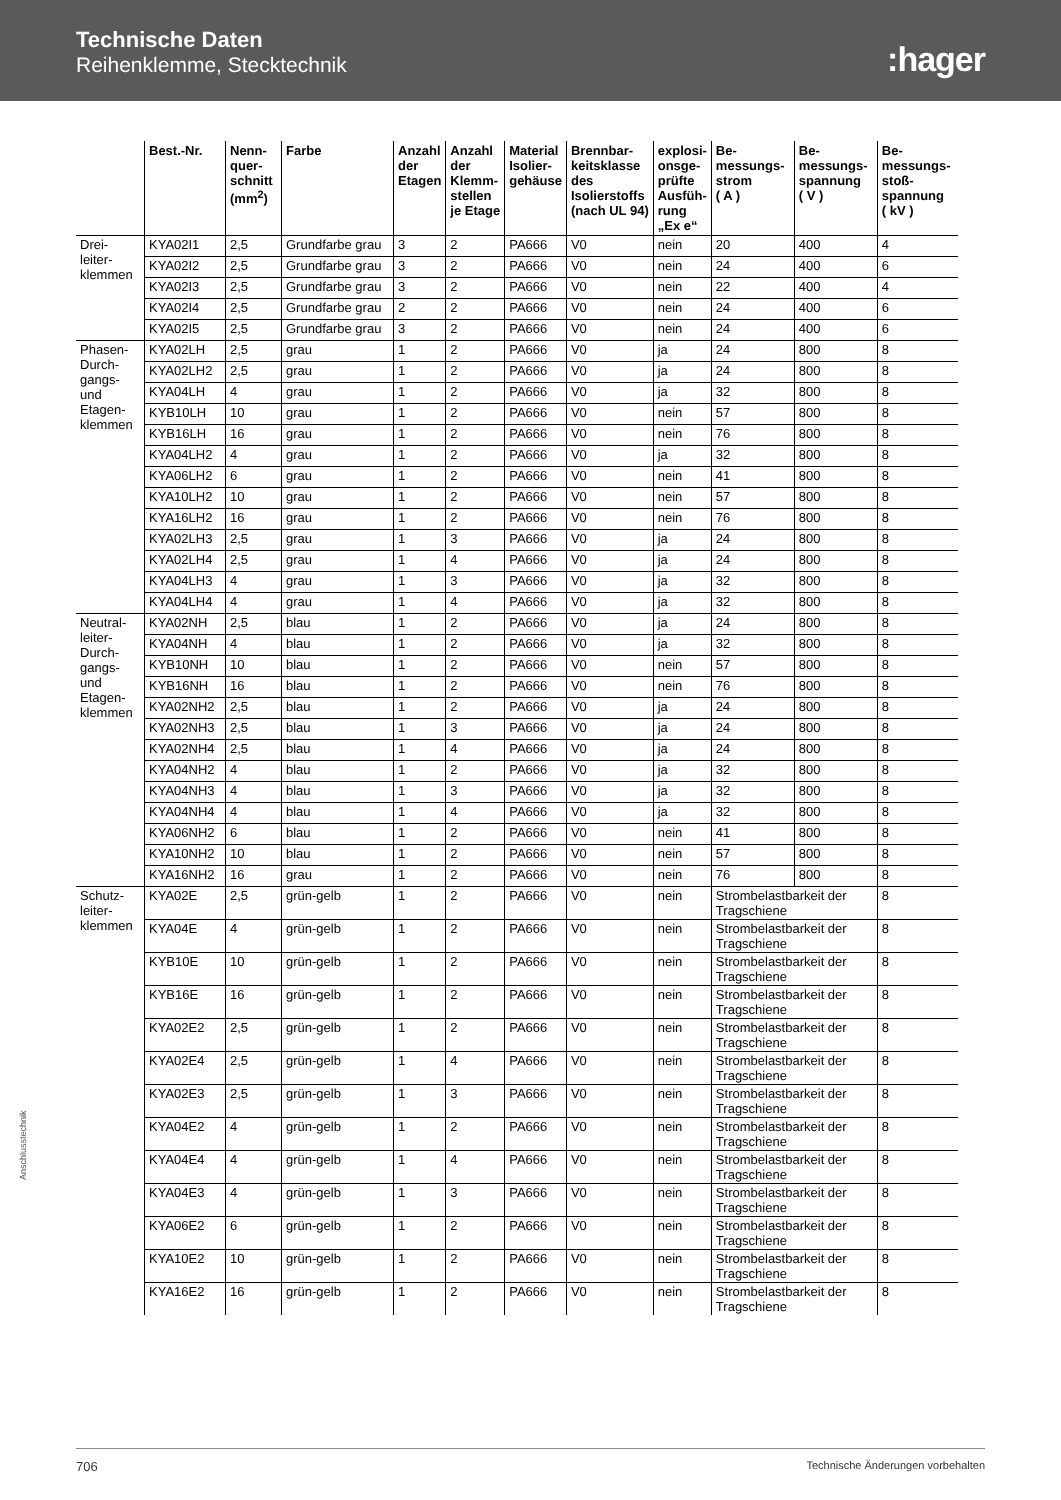Technische Daten
Reihenklemme, Stecktechnik
:hager
| | Best.-Nr. | Nenn- quer- schnitt (mm<sup>2</sup>) | Farbe | Anzahl der Etagen | Anzahl der Klemm- stellen je Etage | Material Isolier- gehäuse | Brennbar- keitsklasse des Isolierstoffs (nach UL 94) | explosi- onsge- prüfte Ausfüh- rung „Ex e“ | Be- messungs- strom ( A ) | Be- messungs- spannung ( V ) | Be- messungs- stoß- spannung ( kV ) |
| --- | --- | --- | --- | --- | --- | --- | --- | --- | --- | --- | --- |
| Drei- leiter- klemmen | KYA02I1 | 2,5 | Grundfarbe grau | 3 | 2 | PA666 | V0 | nein | 20 | 400 | 4 |
| | KYA02I2 | 2,5 | Grundfarbe grau | 3 | 2 | PA666 | V0 | nein | 24 | 400 | 6 |
| | KYA02I3 | 2,5 | Grundfarbe grau | 3 | 2 | PA666 | V0 | nein | 22 | 400 | 4 |
| | KYA02I4 | 2,5 | Grundfarbe grau | 2 | 2 | PA666 | V0 | nein | 24 | 400 | 6 |
| | KYA02I5 | 2,5 | Grundfarbe grau | 3 | 2 | PA666 | V0 | nein | 24 | 400 | 6 |
| Phasen- Durch- gangs- und Etagen- klemmen | KYA02LH | 2,5 | grau | 1 | 2 | PA666 | V0 | ja | 24 | 800 | 8 |
| | KYA02LH2 | 2,5 | grau | 1 | 2 | PA666 | V0 | ja | 24 | 800 | 8 |
| | KYA04LH | 4 | grau | 1 | 2 | PA666 | V0 | ja | 32 | 800 | 8 |
| | KYB10LH | 10 | grau | 1 | 2 | PA666 | V0 | nein | 57 | 800 | 8 |
| | KYB16LH | 16 | grau | 1 | 2 | PA666 | V0 | nein | 76 | 800 | 8 |
| | KYA04LH2 | 4 | grau | 1 | 2 | PA666 | V0 | ja | 32 | 800 | 8 |
| | KYA06LH2 | 6 | grau | 1 | 2 | PA666 | V0 | nein | 41 | 800 | 8 |
| | KYA10LH2 | 10 | grau | 1 | 2 | PA666 | V0 | nein | 57 | 800 | 8 |
| | KYA16LH2 | 16 | grau | 1 | 2 | PA666 | V0 | nein | 76 | 800 | 8 |
| | KYA02LH3 | 2,5 | grau | 1 | 3 | PA666 | V0 | ja | 24 | 800 | 8 |
| | KYA02LH4 | 2,5 | grau | 1 | 4 | PA666 | V0 | ja | 24 | 800 | 8 |
| | KYA04LH3 | 4 | grau | 1 | 3 | PA666 | V0 | ja | 32 | 800 | 8 |
| | KYA04LH4 | 4 | grau | 1 | 4 | PA666 | V0 | ja | 32 | 800 | 8 |
| Neutral- leiter- Durch- gangs- und Etagen- klemmen | KYA02NH | 2,5 | blau | 1 | 2 | PA666 | V0 | ja | 24 | 800 | 8 |
| | KYA04NH | 4 | blau | 1 | 2 | PA666 | V0 | ja | 32 | 800 | 8 |
| | KYB10NH | 10 | blau | 1 | 2 | PA666 | V0 | nein | 57 | 800 | 8 |
| | KYB16NH | 16 | blau | 1 | 2 | PA666 | V0 | nein | 76 | 800 | 8 |
| | KYA02NH2 | 2,5 | blau | 1 | 2 | PA666 | V0 | ja | 24 | 800 | 8 |
| | KYA02NH3 | 2,5 | blau | 1 | 3 | PA666 | V0 | ja | 24 | 800 | 8 |
| | KYA02NH4 | 2,5 | blau | 1 | 4 | PA666 | V0 | ja | 24 | 800 | 8 |
| | KYA04NH2 | 4 | blau | 1 | 2 | PA666 | V0 | ja | 32 | 800 | 8 |
| | KYA04NH3 | 4 | blau | 1 | 3 | PA666 | V0 | ja | 32 | 800 | 8 |
| | KYA04NH4 | 4 | blau | 1 | 4 | PA666 | V0 | ja | 32 | 800 | 8 |
| | KYA06NH2 | 6 | blau | 1 | 2 | PA666 | V0 | nein | 41 | 800 | 8 |
| | KYA10NH2 | 10 | blau | 1 | 2 | PA666 | V0 | nein | 57 | 800 | 8 |
| | KYA16NH2 | 16 | grau | 1 | 2 | PA666 | V0 | nein | 76 | 800 | 8 |
| Schutz- leiter- klemmen | KYA02E | 2,5 | grün-gelb | 1 | 2 | PA666 | V0 | nein | Strombelastbarkeit der Tragschiene | | 8 |
| | KYA04E | 4 | grün-gelb | 1 | 2 | PA666 | V0 | nein | Strombelastbarkeit der Tragschiene | | 8 |
| | KYB10E | 10 | grün-gelb | 1 | 2 | PA666 | V0 | nein | Strombelastbarkeit der Tragschiene | | 8 |
| | KYB16E | 16 | grün-gelb | 1 | 2 | PA666 | V0 | nein | Strombelastbarkeit der Tragschiene | | 8 |
| | KYA02E2 | 2,5 | grün-gelb | 1 | 2 | PA666 | V0 | nein | Strombelastbarkeit der Tragschiene | | 8 |
| | KYA02E4 | 2,5 | grün-gelb | 1 | 4 | PA666 | V0 | nein | Strombelastbarkeit der Tragschiene | | 8 |
| | KYA02E3 | 2,5 | grün-gelb | 1 | 3 | PA666 | V0 | nein | Strombelastbarkeit der Tragschiene | | 8 |
| | KYA04E2 | 4 | grün-gelb | 1 | 2 | PA666 | V0 | nein | Strombelastbarkeit der Tragschiene | | 8 |
| | KYA04E4 | 4 | grün-gelb | 1 | 4 | PA666 | V0 | nein | Strombelastbarkeit der Tragschiene | | 8 |
| | KYA04E3 | 4 | grün-gelb | 1 | 3 | PA666 | V0 | nein | Strombelastbarkeit der Tragschiene | | 8 |
| | KYA06E2 | 6 | grün-gelb | 1 | 2 | PA666 | V0 | nein | Strombelastbarkeit der Tragschiene | | 8 |
| | KYA10E2 | 10 | grün-gelb | 1 | 2 | PA666 | V0 | nein | Strombelastbarkeit der Tragschiene | | 8 |
| | KYA16E2 | 16 | grün-gelb | 1 | 2 | PA666 | V0 | nein | Strombelastbarkeit der Tragschiene | | 8 |
Anschlusstechnik
706 Technische Änderungen vorbehalten